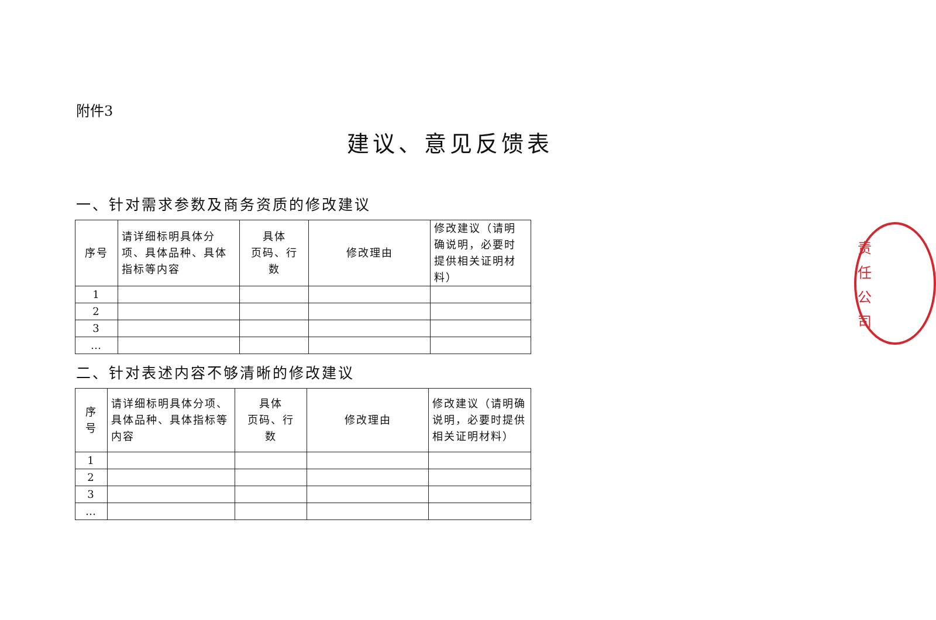附件3
建议、意见反馈表
一、针对需求参数及商务资质的修改建议
| 序号 | 请详细标明具体分项、具体品种、具体指标等内容 | 具体 页码、行 数 | 修改理由 | 修改建议（请明确说明，必要时提供相关证明材料） |
| 1 | | | | |
| 2 | | | | |
| 3 | | | | |
| … | | | | |
二、针对表述内容不够清晰的修改建议
| 序 号 | 请详细标明具体分项、具体品种、具体指标等内容 | 具体 页码、行 数 | 修改理由 | 修改建议（请明确说明，必要时提供相关证明材料） |
| 1 | | | | |
| 2 | | | | |
| 3 | | | | |
| … | | | | |
责
任
公
司